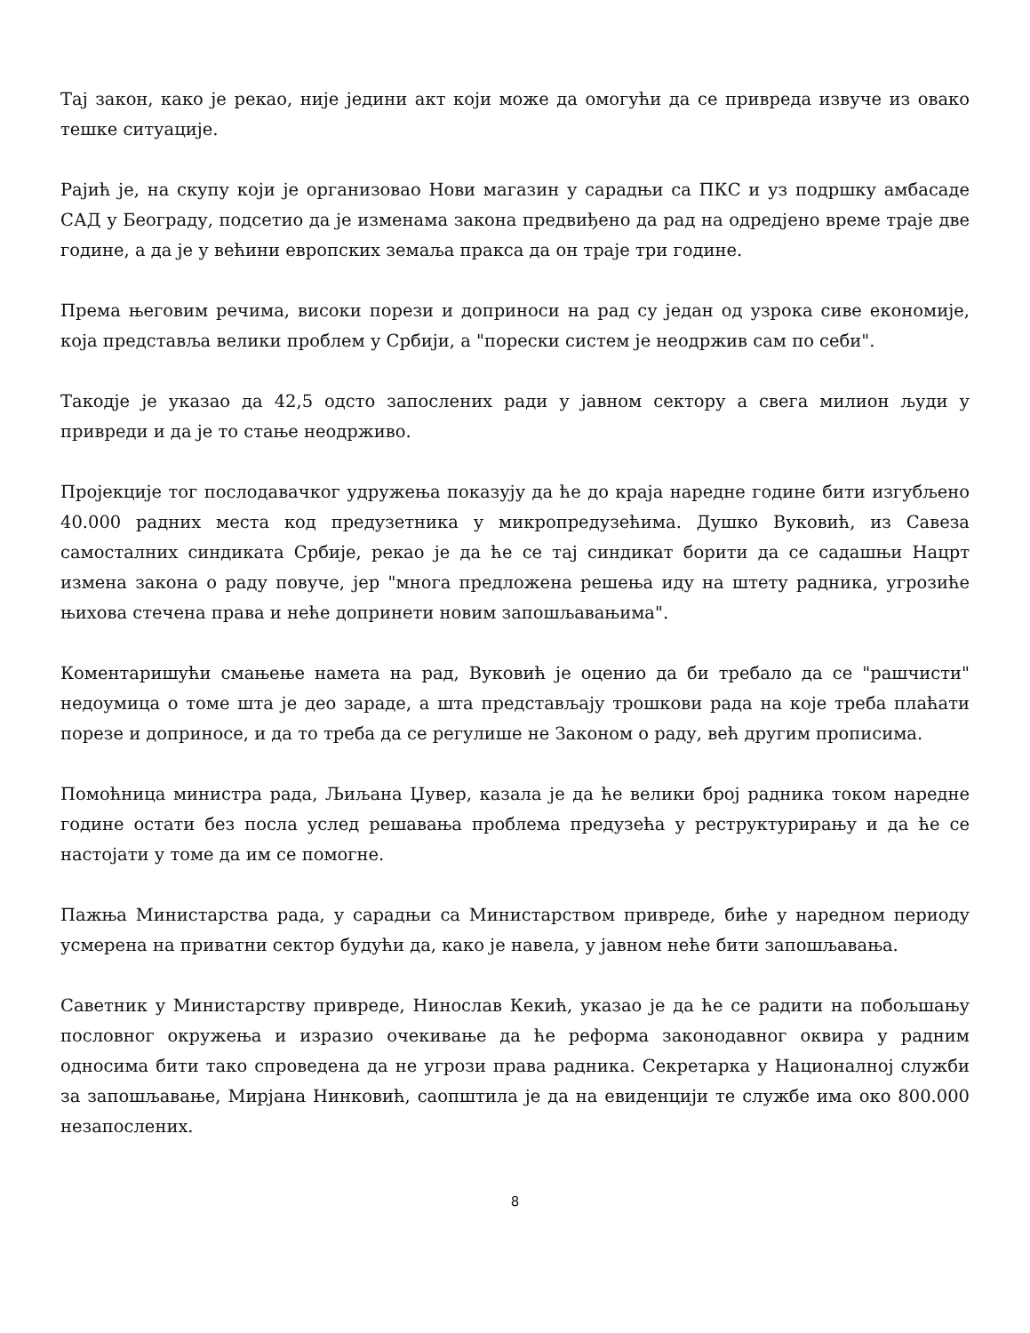Тај закон, како је рекао, није једини акт који може да омогући да се привреда извуче из овако тешке ситуације.
Рајић је, на скупу који је организовао Нови магазин у сарадњи са ПКС и уз подршку амбасаде САД у Београду, подсетио да је изменама закона предвиђено да рад на одредјено време траје две године, а да је у већини европских земаља пракса да он траје три године.
Према његовим речима, високи порези и доприноси на рад су један од узрока сиве економије, која представља велики проблем у Србији, а "порески систем је неодржив сам по себи".
Такодје је указао да 42,5 одсто запослених ради у јавном сектору а свега милион људи у привреди и да је то стање неодрживо.
Пројекције тог послодавачког удружења показују да ће до краја наредне године бити изгубљено 40.000 радних места код предузетника у микропредузећима. Душко Вуковић, из Савеза самосталних синдиката Србије, рекао је да ће се тај синдикат борити да се садашњи Нацрт измена закона о раду повуче, јер "многа предложена решења иду на штету радника, угрозиће њихова стечена права и неће допринети новим запошљавањима".
Коментаришући смањење намета на рад, Вуковић је оценио да би требало да се "рашчисти" недоумица о томе шта је део зараде, а шта представљају трошкови рада на које треба плаћати порезе и доприносе, и да то треба да се регулише не Законом о раду, већ другим прописима.
Помоћница министра рада, Љиљана Џувер, казала је да ће велики број радника током наредне године остати без посла услед решавања проблема предузећа у реструктурирању и да ће се настојати у томе да им се помогне.
Пажња Министарства рада, у сарадњи са Министарством привреде, биће у наредном периоду усмерена на приватни сектор будући да, како је навела, у јавном неће бити запошљавања.
Саветник у Министарству привреде, Нинослав Кекић, указао је да ће се радити на побољшању пословног окружења и изразио очекивање да ће реформа законодавног оквира у радним односима бити тако спроведена да не угрози права радника. Секретарка у Националној служби за запошљавање, Мирјана Нинковић, саопштила је да на евиденцији те службе има око 800.000 незапослених.
8